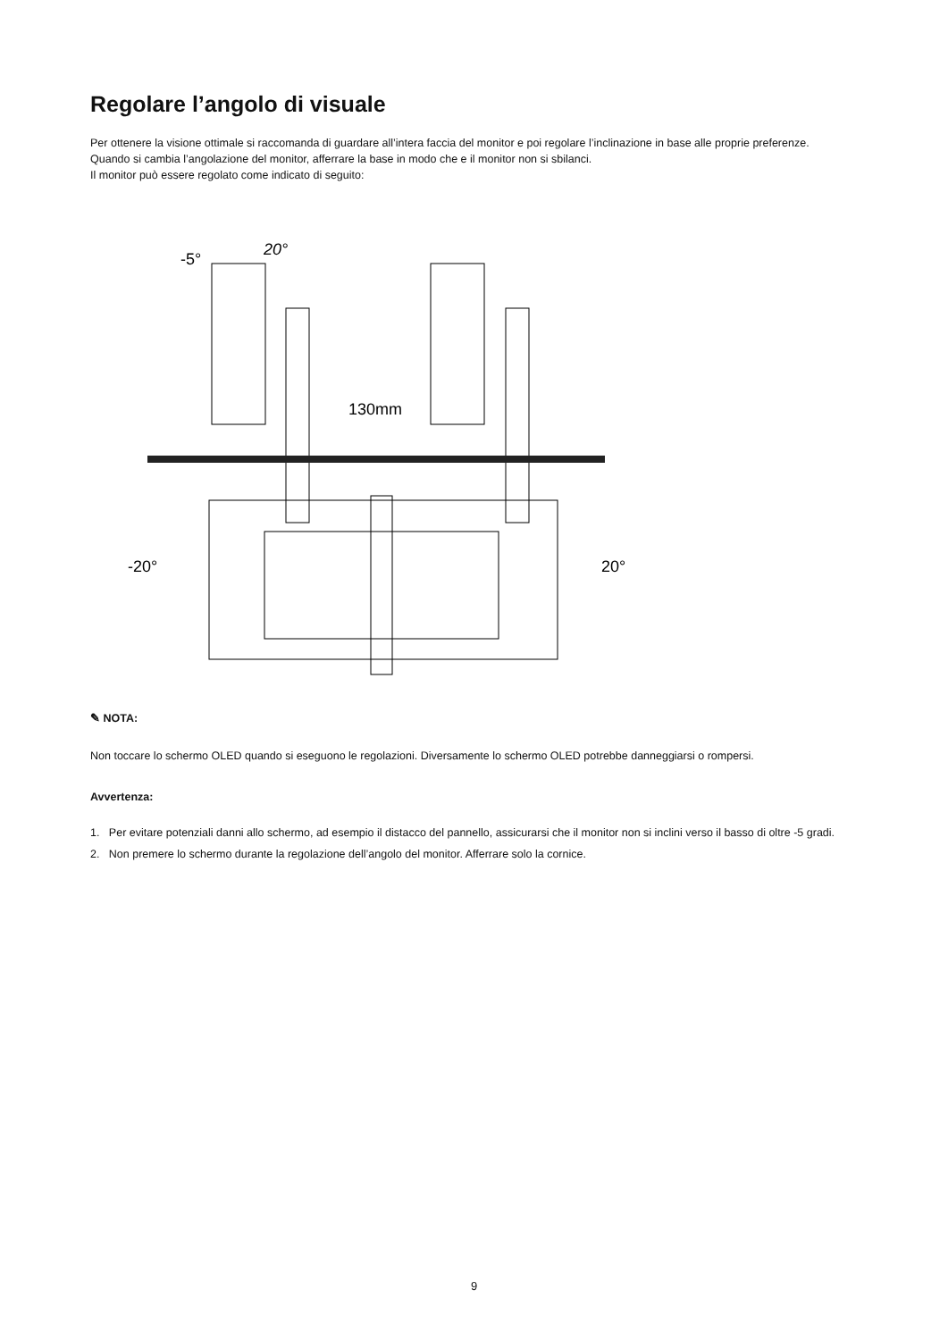Regolare l’angolo di visuale
Per ottenere la visione ottimale si raccomanda di guardare all’intera faccia del monitor e poi regolare l’inclinazione in base alle proprie preferenze.
Quando si cambia l’angolazione del monitor, afferrare la base in modo che e il monitor non si sbilanci.
Il monitor può essere regolato come indicato di seguito:
-5°
20°
130mm
-20°
20°
✎ NOTA:
Non toccare lo schermo OLED quando si eseguono le regolazioni. Diversamente lo schermo OLED potrebbe danneggiarsi o rompersi.
Avvertenza:
1. Per evitare potenziali danni allo schermo, ad esempio il distacco del pannello, assicurarsi che il monitor non si inclini verso il basso di oltre -5 gradi.
2. Non premere lo schermo durante la regolazione dell’angolo del monitor. Afferrare solo la cornice.
9